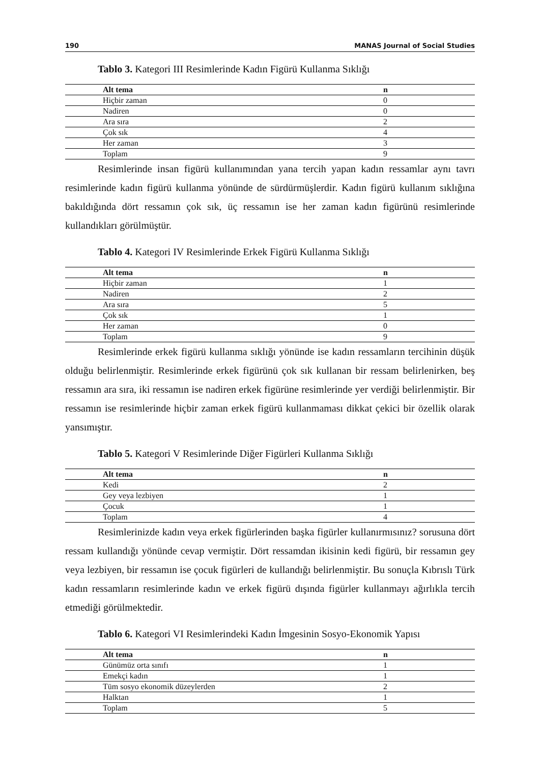190 MANAS Journal of Social Studies
Tablo 3. Kategori III Resimlerinde Kadın Figürü Kullanma Sıklığı
| Alt tema | n |
| --- | --- |
| Hiçbir zaman | 0 |
| Nadiren | 0 |
| Ara sıra | 2 |
| Çok sık | 4 |
| Her zaman | 3 |
| Toplam | 9 |
Resimlerinde insan figürü kullanımından yana tercih yapan kadın ressamlar aynı tavrı resimlerinde kadın figürü kullanma yönünde de sürdürmüşlerdir. Kadın figürü kullanım sıklığına bakıldığında dört ressamın çok sık, üç ressamın ise her zaman kadın figürünü resimlerinde kullandıkları görülmüştür.
Tablo 4. Kategori IV Resimlerinde Erkek Figürü Kullanma Sıklığı
| Alt tema | n |
| --- | --- |
| Hiçbir zaman | 1 |
| Nadiren | 2 |
| Ara sıra | 5 |
| Çok sık | 1 |
| Her zaman | 0 |
| Toplam | 9 |
Resimlerinde erkek figürü kullanma sıklığı yönünde ise kadın ressamların tercihinin düşük olduğu belirlenmiştir. Resimlerinde erkek figürünü çok sık kullanan bir ressam belirlenirken, beş ressamın ara sıra, iki ressamın ise nadiren erkek figürüne resimlerinde yer verdiği belirlenmiştir. Bir ressamın ise resimlerinde hiçbir zaman erkek figürü kullanmaması dikkat çekici bir özellik olarak yansımıştır.
Tablo 5. Kategori V Resimlerinde Diğer Figürleri Kullanma Sıklığı
| Alt tema | n |
| --- | --- |
| Kedi | 2 |
| Gey veya lezbiyen | 1 |
| Çocuk | 1 |
| Toplam | 4 |
Resimlerinizde kadın veya erkek figürlerinden başka figürler kullanırmısınız? sorusuna dört ressam kullandığı yönünde cevap vermiştir. Dört ressamdan ikisinin kedi figürü, bir ressamın gey veya lezbiyen, bir ressamın ise çocuk figürleri de kullandığı belirlenmiştir. Bu sonuçla Kıbrıslı Türk kadın ressamların resimlerinde kadın ve erkek figürü dışında figürler kullanmayı ağırlıkla tercih etmediği görülmektedir.
Tablo 6. Kategori VI Resimlerindeki Kadın İmgesinin Sosyo-Ekonomik Yapısı
| Alt tema | n |
| --- | --- |
| Günümüz orta sınıfı | 1 |
| Emekçi kadın | 1 |
| Tüm sosyo ekonomik düzeylerden | 2 |
| Halktan | 1 |
| Toplam | 5 |